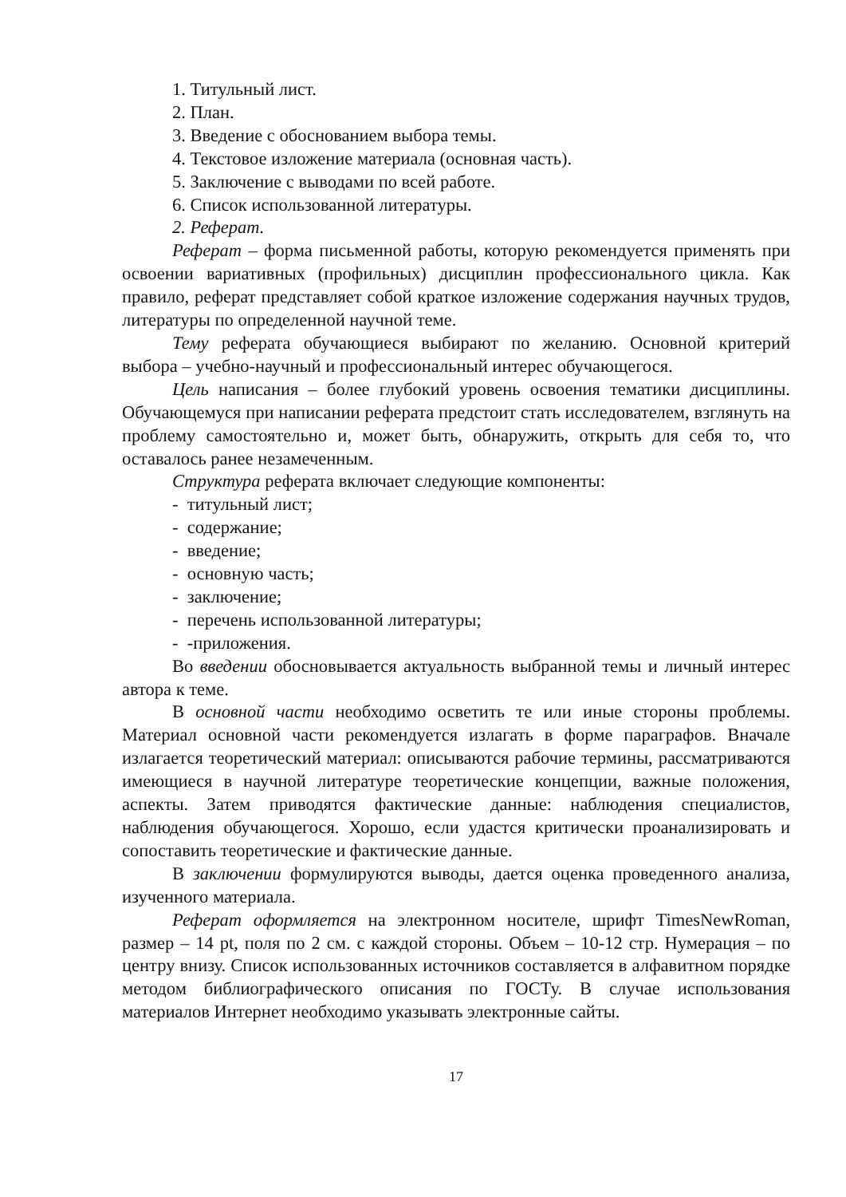1. Титульный лист.
2. План.
3. Введение с обоснованием выбора темы.
4. Текстовое изложение материала (основная часть).
5. Заключение с выводами по всей работе.
6. Список использованной литературы.
2. Реферат.
Реферат – форма письменной работы, которую рекомендуется применять при освоении вариативных (профильных) дисциплин профессионального цикла. Как правило, реферат представляет собой краткое изложение содержания научных трудов, литературы по определенной научной теме.
Тему реферата обучающиеся выбирают по желанию. Основной критерий выбора – учебно-научный и профессиональный интерес обучающегося.
Цель написания – более глубокий уровень освоения тематики дисциплины. Обучающемуся при написании реферата предстоит стать исследователем, взглянуть на проблему самостоятельно и, может быть, обнаружить, открыть для себя то, что оставалось ранее незамеченным.
Структура реферата включает следующие компоненты:
- титульный лист;
- содержание;
- введение;
- основную часть;
- заключение;
- перечень использованной литературы;
- -приложения.
Во введении обосновывается актуальность выбранной темы и личный интерес автора к теме.
В основной части необходимо осветить те или иные стороны проблемы. Материал основной части рекомендуется излагать в форме параграфов. Вначале излагается теоретический материал: описываются рабочие термины, рассматриваются имеющиеся в научной литературе теоретические концепции, важные положения, аспекты. Затем приводятся фактические данные: наблюдения специалистов, наблюдения обучающегося. Хорошо, если удастся критически проанализировать и сопоставить теоретические и фактические данные.
В заключении формулируются выводы, дается оценка проведенного анализа, изученного материала.
Реферат оформляется на электронном носителе, шрифт TimesNewRoman, размер – 14 pt, поля по 2 см. с каждой стороны. Объем – 10-12 стр. Нумерация – по центру внизу. Список использованных источников составляется в алфавитном порядке методом библиографического описания по ГОСТу. В случае использования материалов Интернет необходимо указывать электронные сайты.
17